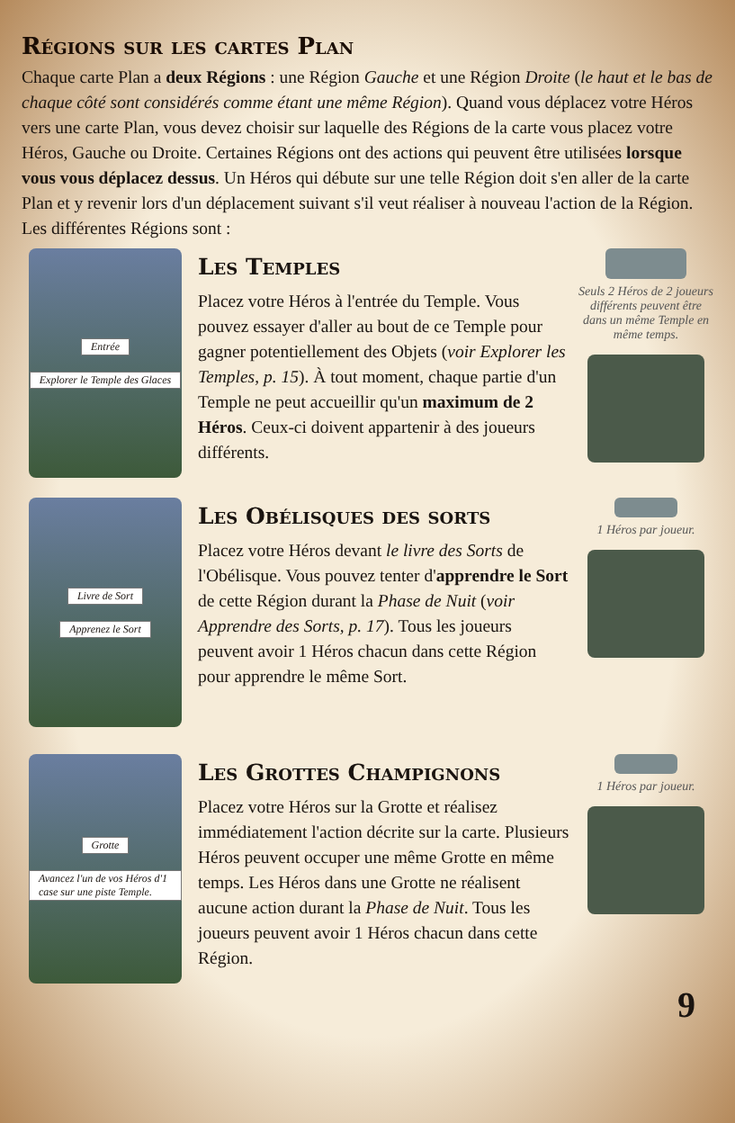Régions sur les cartes Plan
Chaque carte Plan a deux Régions : une Région Gauche et une Région Droite (le haut et le bas de chaque côté sont considérés comme étant une même Région). Quand vous déplacez votre Héros vers une carte Plan, vous devez choisir sur laquelle des Régions de la carte vous placez votre Héros, Gauche ou Droite. Certaines Régions ont des actions qui peuvent être utilisées lorsque vous vous déplacez dessus. Un Héros qui débute sur une telle Région doit s'en aller de la carte Plan et y revenir lors d'un déplacement suivant s'il veut réaliser à nouveau l'action de la Région. Les différentes Régions sont :
Entrée
Explorer le Temple des Glaces
Les Temples
Placez votre Héros à l'entrée du Temple. Vous pouvez essayer d'aller au bout de ce Temple pour gagner potentiellement des Objets (voir Explorer les Temples, p. 15). À tout moment, chaque partie d'un Temple ne peut accueillir qu'un maximum de 2 Héros. Ceux-ci doivent appartenir à des joueurs différents.
Seuls 2 Héros de 2 joueurs différents peuvent être dans un même Temple en même temps.
Livre de Sort
Apprenez le Sort
Les Obélisques des sorts
Placez votre Héros devant le livre des Sorts de l'Obélisque. Vous pouvez tenter d'apprendre le Sort de cette Région durant la Phase de Nuit (voir Apprendre des Sorts, p. 17). Tous les joueurs peuvent avoir 1 Héros chacun dans cette Région pour apprendre le même Sort.
1 Héros par joueur.
Grotte
Avancez l'un de vos Héros d'1 case sur une piste Temple.
Les Grottes Champignons
Placez votre Héros sur la Grotte et réalisez immédiatement l'action décrite sur la carte. Plusieurs Héros peuvent occuper une même Grotte en même temps. Les Héros dans une Grotte ne réalisent aucune action durant la Phase de Nuit. Tous les joueurs peuvent avoir 1 Héros chacun dans cette Région.
1 Héros par joueur.
9